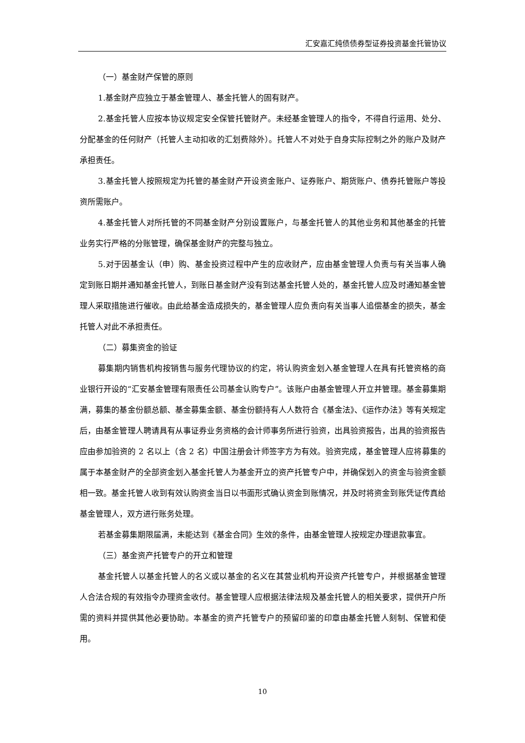汇安嘉汇纯债债券型证券投资基金托管协议
（一）基金财产保管的原则
1.基金财产应独立于基金管理人、基金托管人的固有财产。
2.基金托管人应按本协议规定安全保管托管财产。未经基金管理人的指令，不得自行运用、处分、分配基金的任何财产（托管人主动扣收的汇划费除外）。托管人不对处于自身实际控制之外的账户及财产承担责任。
3.基金托管人按照规定为托管的基金财产开设资金账户、证券账户、期货账户、债券托管账户等投资所需账户。
4.基金托管人对所托管的不同基金财产分别设置账户，与基金托管人的其他业务和其他基金的托管业务实行严格的分账管理，确保基金财产的完整与独立。
5.对于因基金认（申）购、基金投资过程中产生的应收财产，应由基金管理人负责与有关当事人确定到账日期并通知基金托管人，到账日基金财产没有到达基金托管人处的，基金托管人应及时通知基金管理人采取措施进行催收。由此给基金造成损失的，基金管理人应负责向有关当事人追偿基金的损失，基金托管人对此不承担责任。
（二）募集资金的验证
募集期内销售机构按销售与服务代理协议的约定，将认购资金划入基金管理人在具有托管资格的商业银行开设的“汇安基金管理有限责任公司基金认购专户”。该账户由基金管理人开立并管理。基金募集期满，募集的基金份额总额、基金募集金额、基金份额持有人人数符合《基金法》、《运作办法》等有关规定后，由基金管理人聘请具有从事证券业务资格的会计师事务所进行验资，出具验资报告，出具的验资报告应由参加验资的 2 名以上（含 2 名）中国注册会计师签字方为有效。验资完成，基金管理人应将募集的属于本基金财产的全部资金划入基金托管人为基金开立的资产托管专户中，并确保划入的资金与验资金额相一致。基金托管人收到有效认购资金当日以书面形式确认资金到账情况，并及时将资金到账凭证传真给基金管理人，双方进行账务处理。
若基金募集期限届满，未能达到《基金合同》生效的条件，由基金管理人按规定办理退款事宜。
（三）基金资产托管专户的开立和管理
基金托管人以基金托管人的名义或以基金的名义在其营业机构开设资产托管专户，并根据基金管理人合法合规的有效指令办理资金收付。基金管理人应根据法律法规及基金托管人的相关要求，提供开户所需的资料并提供其他必要协助。本基金的资产托管专户的预留印鉴的印章由基金托管人刻制、保管和使用。
10